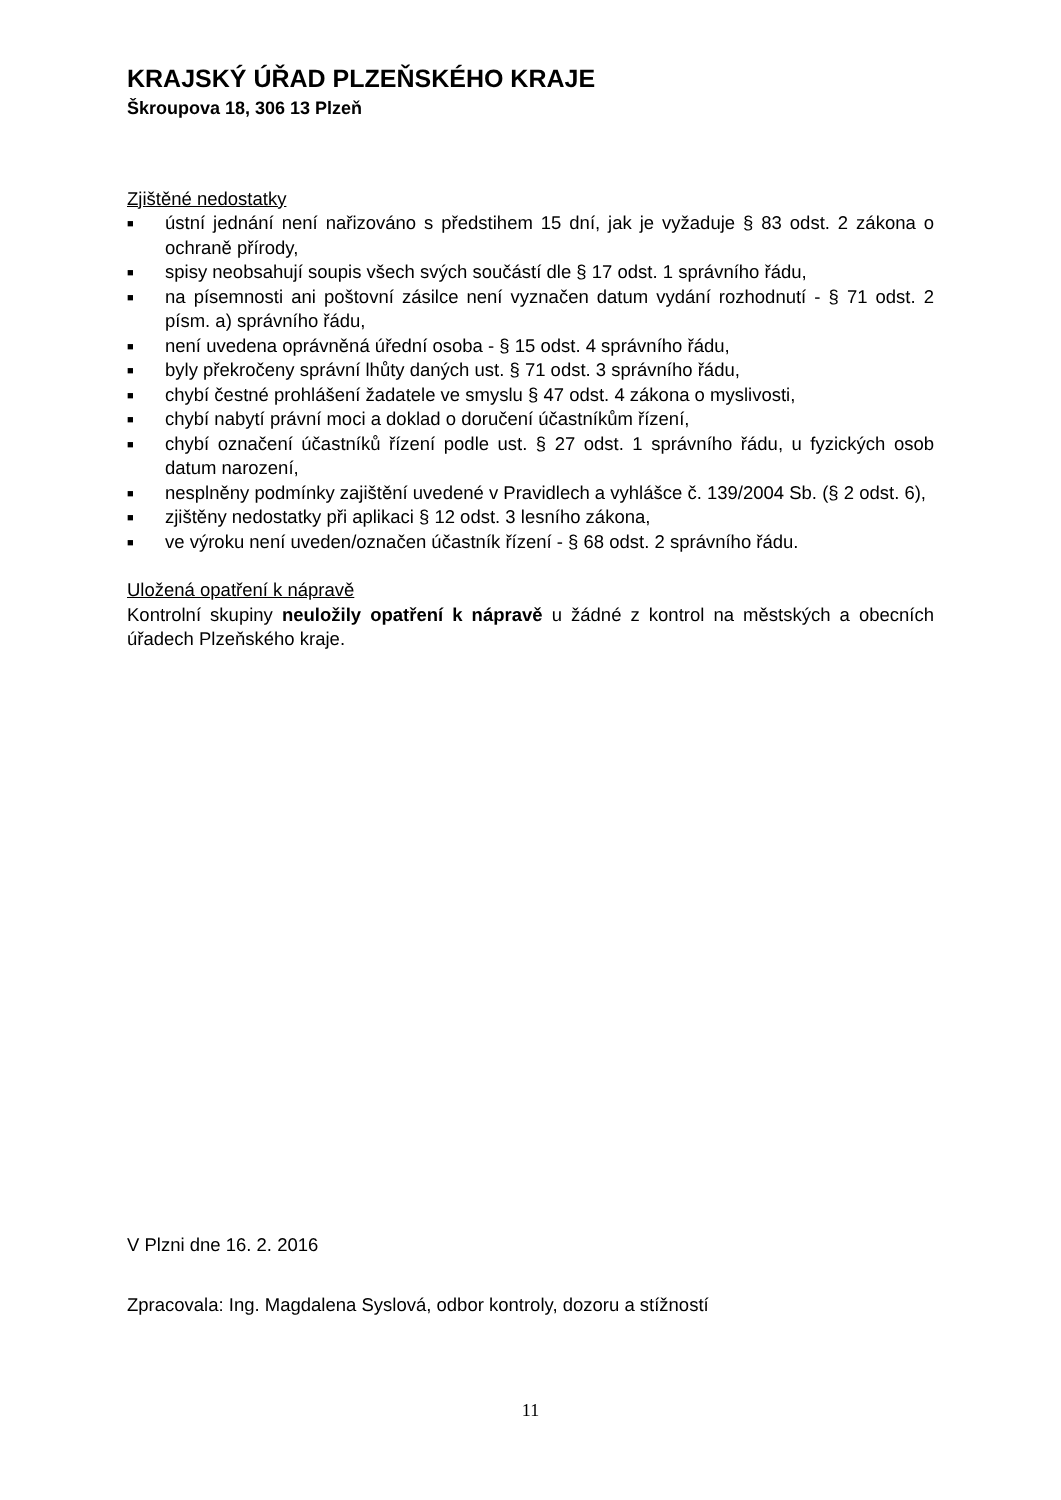KRAJSKÝ ÚŘAD PLZEŇSKÉHO KRAJE
Škroupova 18, 306 13 Plzeň
Zjištěné nedostatky
■ ústní jednání není nařizováno s předstihem 15 dní, jak je vyžaduje § 83 odst. 2 zákona o ochraně přírody,
■ spisy neobsahují soupis všech svých součástí dle § 17 odst. 1 správního řádu,
■ na písemnosti ani poštovní zásilce není vyznačen datum vydání rozhodnutí - § 71 odst. 2 písm. a) správního řádu,
■ není uvedena oprávněná úřední osoba - § 15 odst. 4 správního řádu,
■ byly překročeny správní lhůty daných ust. § 71 odst. 3 správního řádu,
■ chybí čestné prohlášení žadatele ve smyslu § 47 odst. 4 zákona o myslivosti,
■ chybí nabytí právní moci a doklad o doručení účastníkům řízení,
■ chybí označení účastníků řízení podle ust. § 27 odst. 1 správního řádu, u fyzických osob datum narození,
■ nesplněny podmínky zajištění uvedené v Pravidlech a vyhlášce č. 139/2004 Sb. (§ 2 odst. 6),
■ zjištěny nedostatky při aplikaci § 12 odst. 3 lesního zákona,
■ ve výroku není uveden/označen účastník řízení - § 68 odst. 2 správního řádu.
Uložená opatření k nápravě
Kontrolní skupiny neuložily opatření k nápravě u žádné z kontrol na městských a obecních úřadech Plzeňského kraje.
V Plzni dne 16. 2. 2016
Zpracovala: Ing. Magdalena Syslová, odbor kontroly, dozoru a stížností
11